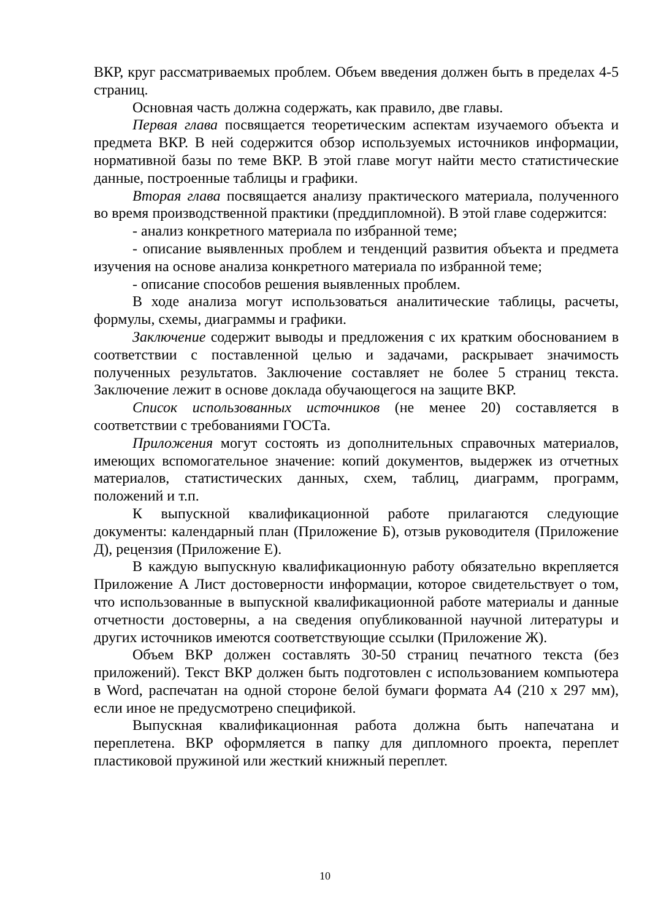ВКР, круг рассматриваемых проблем. Объем введения должен быть в пределах 4-5 страниц.
Основная часть должна содержать, как правило, две главы.
Первая глава посвящается теоретическим аспектам изучаемого объекта и предмета ВКР. В ней содержится обзор используемых источников информации, нормативной базы по теме ВКР. В этой главе могут найти место статистические данные, построенные таблицы и графики.
Вторая глава посвящается анализу практического материала, полученного во время производственной практики (преддипломной). В этой главе содержится:
- анализ конкретного материала по избранной теме;
- описание выявленных проблем и тенденций развития объекта и предмета изучения на основе анализа конкретного материала по избранной теме;
- описание способов решения выявленных проблем.
В ходе анализа могут использоваться аналитические таблицы, расчеты, формулы, схемы, диаграммы и графики.
Заключение содержит выводы и предложения с их кратким обоснованием в соответствии с поставленной целью и задачами, раскрывает значимость полученных результатов. Заключение составляет не более 5 страниц текста. Заключение лежит в основе доклада обучающегося на защите ВКР.
Список использованных источников (не менее 20) составляется в соответствии с требованиями ГОСТа.
Приложения могут состоять из дополнительных справочных материалов, имеющих вспомогательное значение: копий документов, выдержек из отчетных материалов, статистических данных, схем, таблиц, диаграмм, программ, положений и т.п.
К выпускной квалификационной работе прилагаются следующие документы: календарный план (Приложение Б), отзыв руководителя (Приложение Д), рецензия (Приложение Е).
В каждую выпускную квалификационную работу обязательно вкрепляется Приложение А Лист достоверности информации, которое свидетельствует о том, что использованные в выпускной квалификационной работе материалы и данные отчетности достоверны, а на сведения опубликованной научной литературы и других источников имеются соответствующие ссылки (Приложение Ж).
Объем ВКР должен составлять 30-50 страниц печатного текста (без приложений). Текст ВКР должен быть подготовлен с использованием компьютера в Word, распечатан на одной стороне белой бумаги формата А4 (210 х 297 мм), если иное не предусмотрено спецификой.
Выпускная квалификационная работа должна быть напечатана и переплетена. ВКР оформляется в папку для дипломного проекта, переплет пластиковой пружиной или жесткий книжный переплет.
10